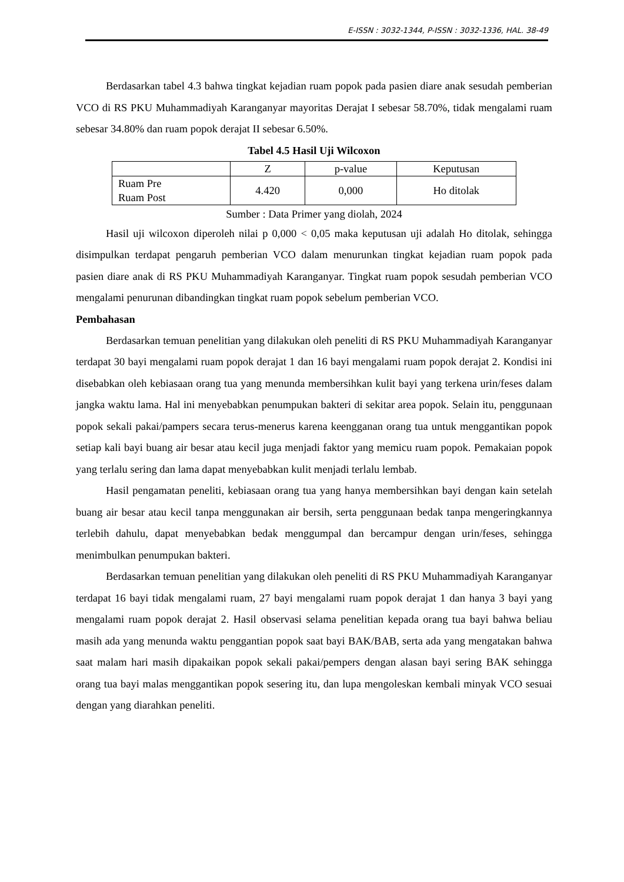E-ISSN : 3032-1344, P-ISSN : 3032-1336, HAL. 38-49
Berdasarkan tabel 4.3 bahwa tingkat kejadian ruam popok pada pasien diare anak sesudah pemberian VCO di RS PKU Muhammadiyah Karanganyar mayoritas Derajat I sebesar 58.70%, tidak mengalami ruam sebesar 34.80% dan ruam popok derajat II sebesar 6.50%.
Tabel 4.5 Hasil Uji Wilcoxon
| | Z | p-value | Keputusan |
| --- | --- | --- | --- |
| Ruam Pre Ruam Post | 4.420 | 0,000 | Ho ditolak |
Sumber : Data Primer yang diolah, 2024
Hasil uji wilcoxon diperoleh nilai p 0,000 < 0,05 maka keputusan uji adalah Ho ditolak, sehingga disimpulkan terdapat pengaruh pemberian VCO dalam menurunkan tingkat kejadian ruam popok pada pasien diare anak di RS PKU Muhammadiyah Karanganyar. Tingkat ruam popok sesudah pemberian VCO mengalami penurunan dibandingkan tingkat ruam popok sebelum pemberian VCO.
Pembahasan
Berdasarkan temuan penelitian yang dilakukan oleh peneliti di RS PKU Muhammadiyah Karanganyar terdapat 30 bayi mengalami ruam popok derajat 1 dan 16 bayi mengalami ruam popok derajat 2. Kondisi ini disebabkan oleh kebiasaan orang tua yang menunda membersihkan kulit bayi yang terkena urin/feses dalam jangka waktu lama. Hal ini menyebabkan penumpukan bakteri di sekitar area popok. Selain itu, penggunaan popok sekali pakai/pampers secara terus-menerus karena keengganan orang tua untuk menggantikan popok setiap kali bayi buang air besar atau kecil juga menjadi faktor yang memicu ruam popok. Pemakaian popok yang terlalu sering dan lama dapat menyebabkan kulit menjadi terlalu lembab.
Hasil pengamatan peneliti, kebiasaan orang tua yang hanya membersihkan bayi dengan kain setelah buang air besar atau kecil tanpa menggunakan air bersih, serta penggunaan bedak tanpa mengeringkannya terlebih dahulu, dapat menyebabkan bedak menggumpal dan bercampur dengan urin/feses, sehingga menimbulkan penumpukan bakteri.
Berdasarkan temuan penelitian yang dilakukan oleh peneliti di RS PKU Muhammadiyah Karanganyar terdapat 16 bayi tidak mengalami ruam, 27 bayi mengalami ruam popok derajat 1 dan hanya 3 bayi yang mengalami ruam popok derajat 2. Hasil observasi selama penelitian kepada orang tua bayi bahwa beliau masih ada yang menunda waktu penggantian popok saat bayi BAK/BAB, serta ada yang mengatakan bahwa saat malam hari masih dipakaikan popok sekali pakai/pempers dengan alasan bayi sering BAK sehingga orang tua bayi malas menggantikan popok sesering itu, dan lupa mengoleskan kembali minyak VCO sesuai dengan yang diarahkan peneliti.